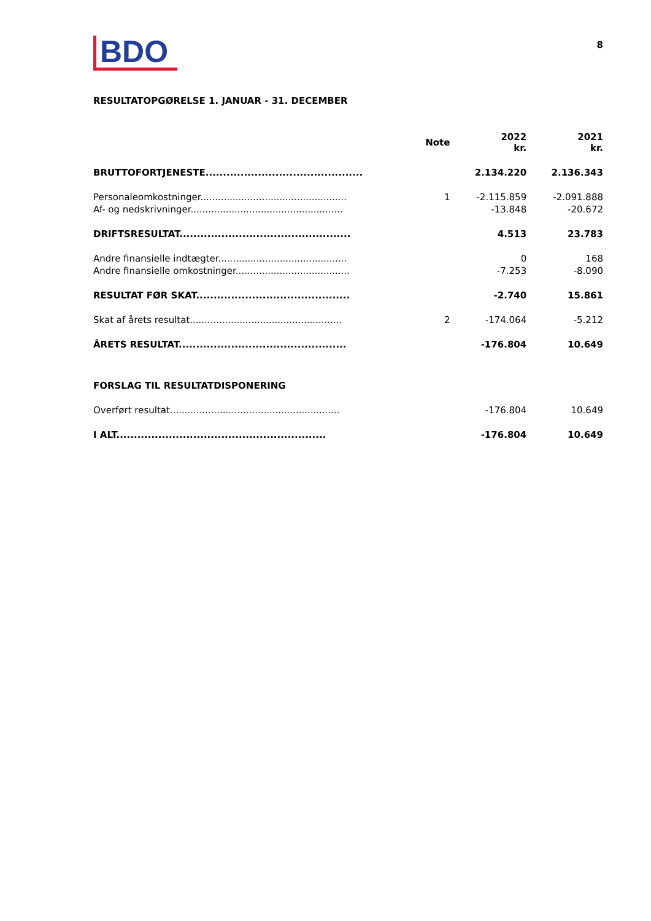BDO
8
RESULTATOPGØRELSE 1. JANUAR - 31. DECEMBER
| | Note | 2022 kr. | 2021 kr. |
| --- | --- | --- | --- |
| BRUTTOFORTJENESTE............................................. | | 2.134.220 | 2.136.343 |
| Personaleomkostninger.................................................. | 1 | -2.115.859 | -2.091.888 |
| Af- og nedskrivninger.................................................... | | -13.848 | -20.672 |
| DRIFTSRESULTAT................................................. | | 4.513 | 23.783 |
| Andre finansielle indtægter............................................ | | 0 | 168 |
| Andre finansielle omkostninger....................................... | | -7.253 | -8.090 |
| RESULTAT FØR SKAT............................................ | | -2.740 | 15.861 |
| Skat af årets resultat.................................................... | 2 | -174.064 | -5.212 |
| ÅRETS RESULTAT................................................ | | -176.804 | 10.649 |
| FORSLAG TIL RESULTATDISPONERING | | | |
| Overført resultat.......................................................... | | -176.804 | 10.649 |
| I ALT............................................................ | | -176.804 | 10.649 |